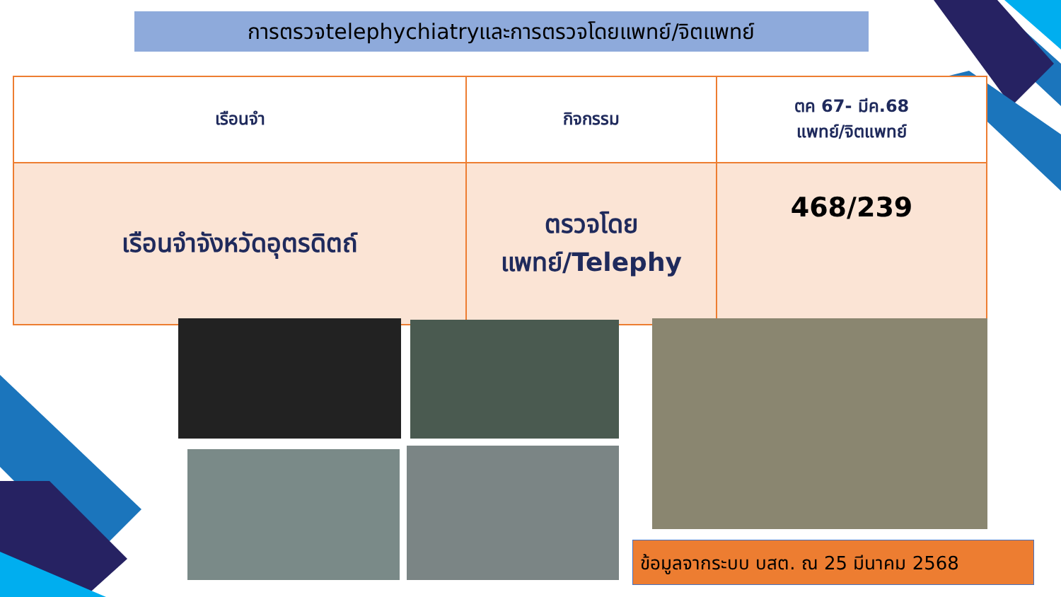การตรวจtelephychiatryและการตรวจโดยแพทย์/จิตแพทย์
| เรือนจำ | กิจกรรม | ตค 67- มีค.68 แพทย์/จิตแพทย์ |
| --- | --- | --- |
| เรือนจำจังหวัดอุตรดิตถ์ | ตรวจโดย แพทย์/Telephy | 468/239 |
ข้อมูลจากระบบ บสต. ณ 25 มีนาคม 2568